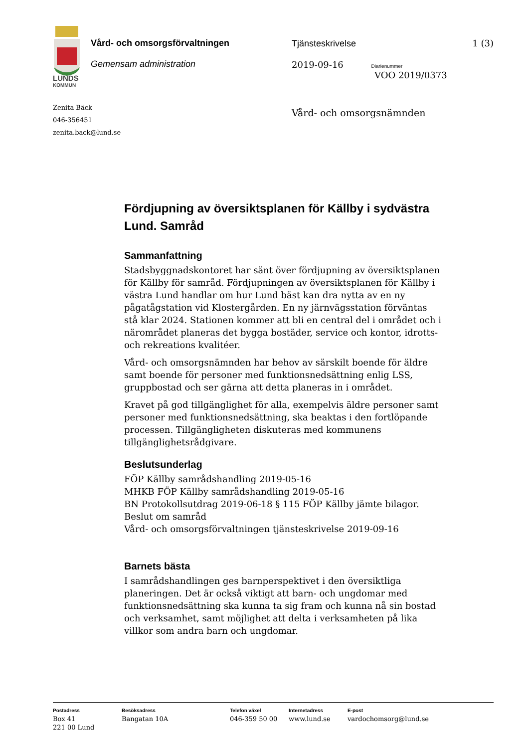LUNDS
KOMMUN
Vård- och omsorgsförvaltningen
Gemensam administration
Tjänsteskrivelse
2019-09-16 Diarienummer
VOO 2019/0373
1 (3)
Zenita Bäck
046-356451
zenita.back@lund.se
Vård- och omsorgsnämnden
Fördjupning av översiktsplanen för Källby i sydvästra Lund. Samråd
Sammanfattning
Stadsbyggnadskontoret har sänt över fördjupning av översiktsplanen för Källby för samråd. Fördjupningen av översiktsplanen för Källby i västra Lund handlar om hur Lund bäst kan dra nytta av en ny pågatågstation vid Klostergården. En ny järnvägsstation förväntas stå klar 2024. Stationen kommer att bli en central del i området och i närområdet planeras det bygga bostäder, service och kontor, idrotts- och rekreations kvalitéer.
Vård- och omsorgsnämnden har behov av särskilt boende för äldre samt boende för personer med funktionsnedsättning enlig LSS, gruppbostad och ser gärna att detta planeras in i området.
Kravet på god tillgänglighet för alla, exempelvis äldre personer samt personer med funktionsnedsättning, ska beaktas i den fortlöpande processen. Tillgängligheten diskuteras med kommunens tillgänglighetsrådgivare.
Beslutsunderlag
FÖP Källby samrådshandling 2019-05-16
MHKB FÖP Källby samrådshandling 2019-05-16
BN Protokollsutdrag 2019-06-18 § 115 FÖP Källby jämte bilagor. Beslut om samråd
Vård- och omsorgsförvaltningen tjänsteskrivelse 2019-09-16
Barnets bästa
I samrådshandlingen ges barnperspektivet i den översiktliga planeringen. Det är också viktigt att barn- och ungdomar med funktionsnedsättning ska kunna ta sig fram och kunna nå sin bostad och verksamhet, samt möjlighet att delta i verksamheten på lika villkor som andra barn och ungdomar.
Postadress
Box 41
221 00 Lund
Besöksadress
Bangatan 10A
Telefon växel
046-359 50 00
Internetadress
www.lund.se
E-post
vardochomsorg@lund.se